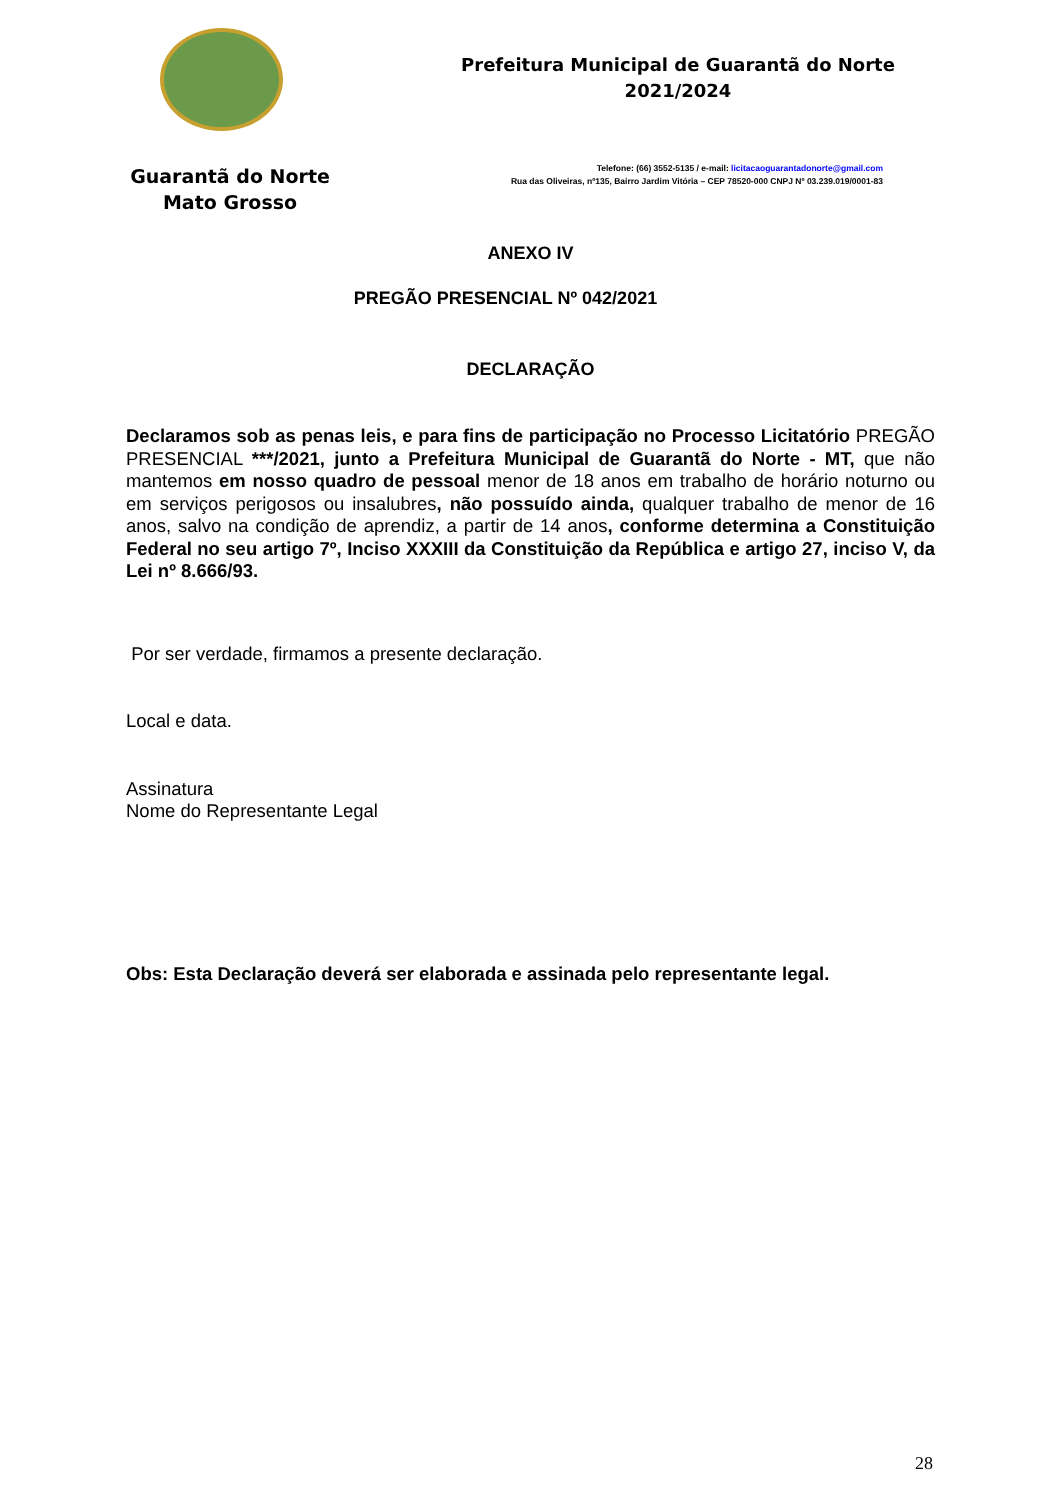Guarantã do Norte
Mato Grosso
Prefeitura Municipal de Guarantã do Norte
2021/2024
Telefone: (66) 3552-5135 / e-mail: licitacaoguarantadonorte@gmail.com
Rua das Oliveiras, nº135, Bairro Jardim Vitória – CEP 78520-000 CNPJ Nº 03.239.019/0001-83
ANEXO IV
PREGÃO PRESENCIAL Nº 042/2021
DECLARAÇÃO
Declaramos sob as penas leis, e para fins de participação no Processo Licitatório PREGÃO PRESENCIAL ***/2021, junto a Prefeitura Municipal de Guarantã do Norte - MT, que não mantemos em nosso quadro de pessoal menor de 18 anos em trabalho de horário noturno ou em serviços perigosos ou insalubres, não possuído ainda, qualquer trabalho de menor de 16 anos, salvo na condição de aprendiz, a partir de 14 anos, conforme determina a Constituição Federal no seu artigo 7º, Inciso XXXIII da Constituição da República e artigo 27, inciso V, da Lei nº 8.666/93.
Por ser verdade, firmamos a presente declaração.
Local e data.
Assinatura
Nome do Representante Legal
Obs: Esta Declaração deverá ser elaborada e assinada pelo representante legal.
28